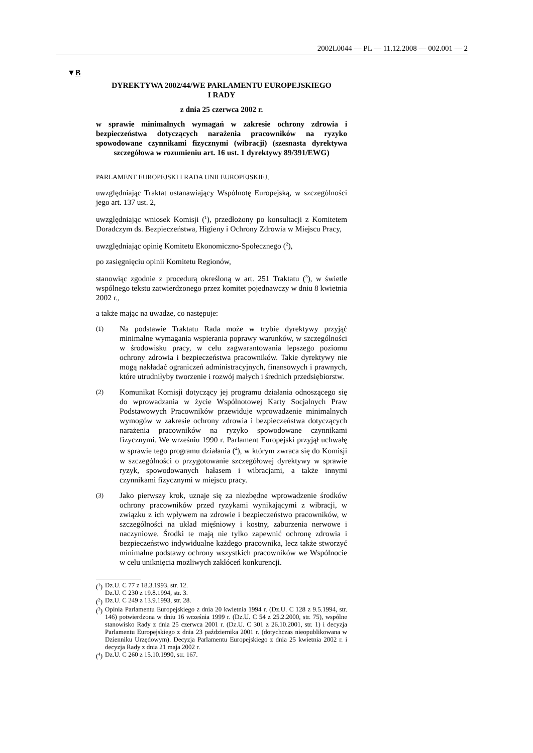2002L0044 — PL — 11.12.2008 — 002.001 — 2
▼B
DYREKTYWA 2002/44/WE PARLAMENTU EUROPEJSKIEGO
I RADY
z dnia 25 czerwca 2002 r.
w sprawie minimalnych wymagań w zakresie ochrony zdrowia i bezpieczeństwa dotyczących narażenia pracowników na ryzyko spowodowane czynnikami fizycznymi (wibracji) (szesnasta dyrektywa szczegółowa w rozumieniu art. 16 ust. 1 dyrektywy 89/391/EWG)
PARLAMENT EUROPEJSKI I RADA UNII EUROPEJSKIEJ,
uwzględniając Traktat ustanawiający Wspólnotę Europejską, w szczególności jego art. 137 ust. 2,
uwzględniając wniosek Komisji (<sup>1</sup>), przedłożony po konsultacji z Komitetem Doradczym ds. Bezpieczeństwa, Higieny i Ochrony Zdrowia w Miejscu Pracy,
uwzględniając opinię Komitetu Ekonomiczno-Społecznego (<sup>2</sup>),
po zasięgnięciu opinii Komitetu Regionów,
stanowiąc zgodnie z procedurą określoną w art. 251 Traktatu (<sup>3</sup>), w świetle wspólnego tekstu zatwierdzonego przez komitet pojednawczy w dniu 8 kwietnia 2002 r.,
a także mając na uwadze, co następuje:
(1)
Na podstawie Traktatu Rada może w trybie dyrektywy przyjąć minimalne wymagania wspierania poprawy warunków, w szczególności w środowisku pracy, w celu zagwarantowania lepszego poziomu ochrony zdrowia i bezpieczeństwa pracowników. Takie dyrektywy nie mogą nakładać ograniczeń administracyjnych, finansowych i prawnych, które utrudniłyby tworzenie i rozwój małych i średnich przedsiębiorstw.
(2)
Komunikat Komisji dotyczący jej programu działania odnoszącego się do wprowadzania w życie Wspólnotowej Karty Socjalnych Praw Podstawowych Pracowników przewiduje wprowadzenie minimalnych wymogów w zakresie ochrony zdrowia i bezpieczeństwa dotyczących narażenia pracowników na ryzyko spowodowane czynnikami fizycznymi. We wrześniu 1990 r. Parlament Europejski przyjął uchwałę w sprawie tego programu działania (<sup>4</sup>), w którym zwraca się do Komisji w szczególności o przygotowanie szczegółowej dyrektywy w sprawie ryzyk, spowodowanych hałasem i wibracjami, a także innymi czynnikami fizycznymi w miejscu pracy.
(3)
Jako pierwszy krok, uznaje się za niezbędne wprowadzenie środków ochrony pracowników przed ryzykami wynikającymi z wibracji, w związku z ich wpływem na zdrowie i bezpieczeństwo pracowników, w szczególności na układ mięśniowy i kostny, zaburzenia nerwowe i naczyniowe. Środki te mają nie tylko zapewnić ochronę zdrowia i bezpieczeństwo indywidualne każdego pracownika, lecz także stworzyć minimalne podstawy ochrony wszystkich pracowników we Wspólnocie w celu uniknięcia możliwych zakłóceń konkurencji.
(<sup>1</sup>) Dz.U. C 77 z 18.3.1993, str. 12.
Dz.U. C 230 z 19.8.1994, str. 3.
(<sup>2</sup>) Dz.U. C 249 z 13.9.1993, str. 28.
(<sup>3</sup>) Opinia Parlamentu Europejskiego z dnia 20 kwietnia 1994 r. (Dz.U. C 128 z 9.5.1994, str. 146) potwierdzona w dniu 16 września 1999 r. (Dz.U. C 54 z 25.2.2000, str. 75), wspólne stanowisko Rady z dnia 25 czerwca 2001 r. (Dz.U. C 301 z 26.10.2001, str. 1) i decyzja Parlamentu Europejskiego z dnia 23 października 2001 r. (dotychczas nieopublikowana w Dzienniku Urzędowym). Decyzja Parlamentu Europejskiego z dnia 25 kwietnia 2002 r. i decyzja Rady z dnia 21 maja 2002 r.
(<sup>4</sup>) Dz.U. C 260 z 15.10.1990, str. 167.